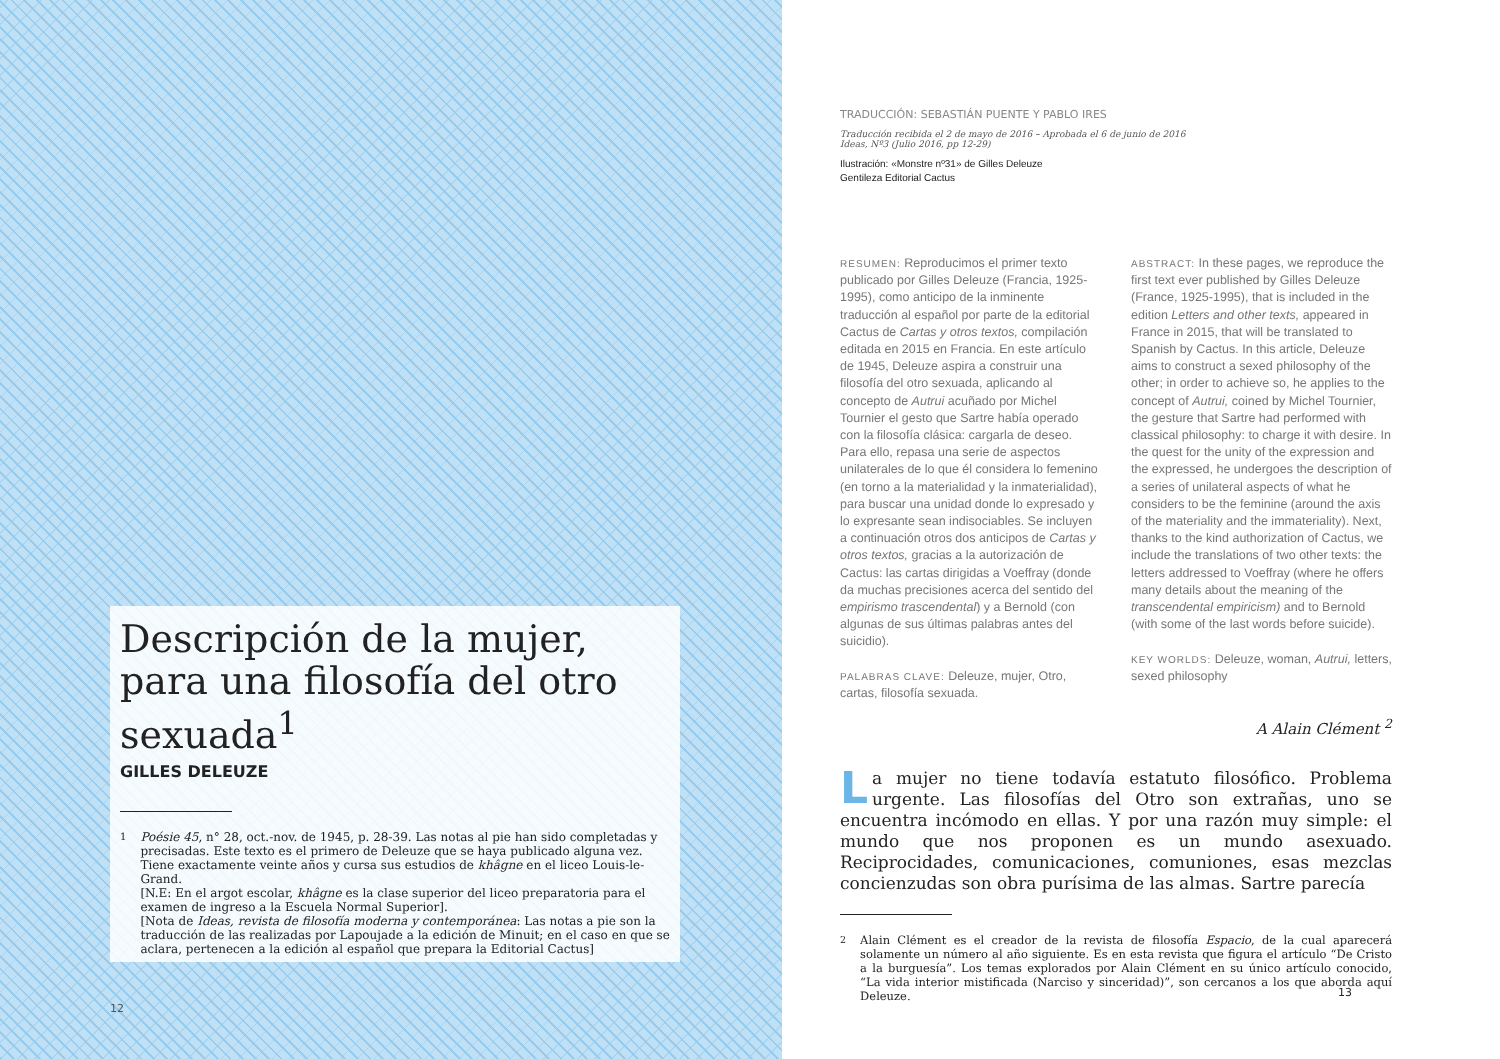Descripción de la mujer, para una filosofía del otro sexuada<sup>1</sup>
GILLES DELEUZE
<sup>1</sup> Poésie 45, n° 28, oct.-nov. de 1945, p. 28-39. Las notas al pie han sido completadas y precisadas. Este texto es el primero de Deleuze que se haya publicado alguna vez. Tiene exactamente veinte años y cursa sus estudios de khâgne en el liceo Louis-le-Grand.
[N.E: En el argot escolar, khâgne es la clase superior del liceo preparatoria para el examen de ingreso a la Escuela Normal Superior].
[Nota de Ideas, revista de filosofía moderna y contemporánea: Las notas a pie son la traducción de las realizadas por Lapoujade a la edición de Minuit; en el caso en que se aclara, pertenecen a la edición al español que prepara la Editorial Cactus]
12
TRADUCCIÓN: SEBASTIÁN PUENTE Y PABLO IRES
Traducción recibida el 2 de mayo de 2016 – Aprobada el 6 de junio de 2016
Ideas, Nº3 (Julio 2016, pp 12-29)
Ilustración: «Monstre nº31» de Gilles Deleuze
Gentileza Editorial Cactus
RESUMEN: Reproducimos el primer texto publicado por Gilles Deleuze (Francia, 1925-1995), como anticipo de la inminente traducción al español por parte de la editorial Cactus de Cartas y otros textos, compilación editada en 2015 en Francia. En este artículo de 1945, Deleuze aspira a construir una filosofía del otro sexuada, aplicando al concepto de Autrui acuñado por Michel Tournier el gesto que Sartre había operado con la filosofía clásica: cargarla de deseo. Para ello, repasa una serie de aspectos unilaterales de lo que él considera lo femenino (en torno a la materialidad y la inmaterialidad), para buscar una unidad donde lo expresado y lo expresante sean indisociables. Se incluyen a continuación otros dos anticipos de Cartas y otros textos, gracias a la autorización de Cactus: las cartas dirigidas a Voeffray (donde da muchas precisiones acerca del sentido del empirismo trascendental) y a Bernold (con algunas de sus últimas palabras antes del suicidio).
PALABRAS CLAVE: Deleuze, mujer, Otro, cartas, filosofía sexuada.
ABSTRACT: In these pages, we reproduce the first text ever published by Gilles Deleuze (France, 1925-1995), that is included in the edition Letters and other texts, appeared in France in 2015, that will be translated to Spanish by Cactus. In this article, Deleuze aims to construct a sexed philosophy of the other; in order to achieve so, he applies to the concept of Autrui, coined by Michel Tournier, the gesture that Sartre had performed with classical philosophy: to charge it with desire. In the quest for the unity of the expression and the expressed, he undergoes the description of a series of unilateral aspects of what he considers to be the feminine (around the axis of the materiality and the immateriality). Next, thanks to the kind authorization of Cactus, we include the translations of two other texts: the letters addressed to Voeffray (where he offers many details about the meaning of the transcendental empiricism) and to Bernold (with some of the last words before suicide).
KEY WORLDS: Deleuze, woman, Autrui, letters, sexed philosophy
A Alain Clément <sup>2</sup>
La mujer no tiene todavía estatuto filosófico. Problema urgente. Las filosofías del Otro son extrañas, uno se encuentra incómodo en ellas. Y por una razón muy simple: el mundo que nos proponen es un mundo asexuado. Reciprocidades, comunicaciones, comuniones, esas mezclas concienzudas son obra purísima de las almas. Sartre parecía
<sup>2</sup> Alain Clément es el creador de la revista de filosofía Espacio, de la cual aparecerá solamente un número al año siguiente. Es en esta revista que figura el artículo “De Cristo a la burguesía”. Los temas explorados por Alain Clément en su único artículo conocido, “La vida interior mistificada (Narciso y sinceridad)”, son cercanos a los que aborda aquí Deleuze.
13